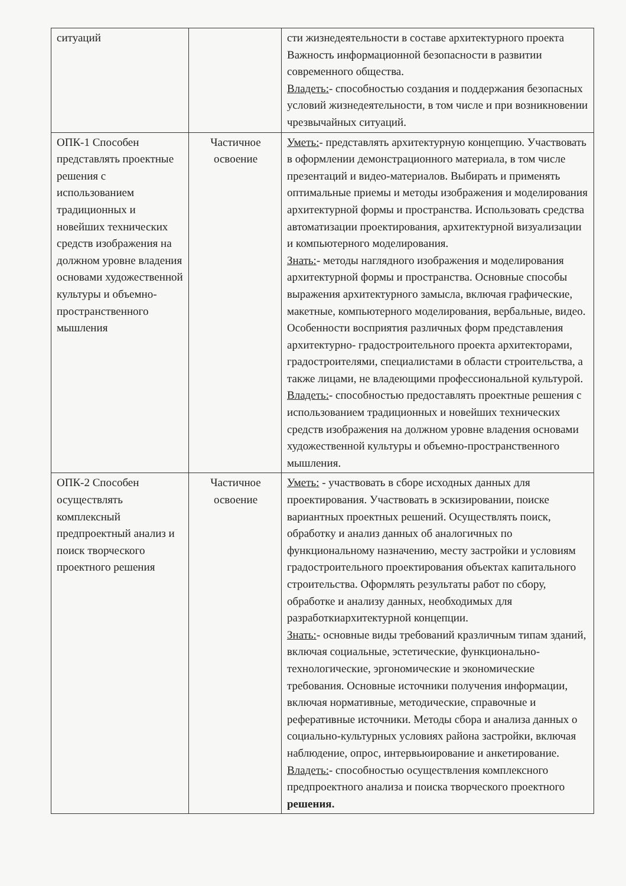| ситуаций | | сти жизнедеятельности в составе архитектурного проекта Важность информационной безопасности в развитии современного общества. Владеть: - способностью создания и поддержания безопасных условий жизнедеятельности, в том числе и при возникновении чрезвычайных ситуаций. |
| ОПК-1 Способен представлять проектные решения с использованием традиционных и новейших технических средств изображения на должном уровне владения основами художественной культуры и объемно-пространственного мышления | Частичное освоение | Уметь: - представлять архитектурную концепцию. Участвовать в оформлении демонстрационного материала, в том числе презентаций и видео-материалов. Выбирать и применять оптимальные приемы и методы изображения и моделирования архитектурной формы и пространства. Использовать средства автоматизации проектирования, архитектурной визуализации и компьютерного моделирования. Знать: - методы наглядного изображения и моделирования архитектурной формы и пространства. Основные способы выражения архитектурного замысла, включая графические, макетные, компьютерного моделирования, вербальные, видео. Особенности восприятия различных форм представления архитектурно- градостроительного проекта архитекторами, градостроителями, специалистами в области строительства, а также лицами, не владеющими профессиональной культурой. Владеть: - способностью предоставлять проектные решения с использованием традиционных и новейших технических средств изображения на должном уровне владения основами художественной культуры и объемно-пространственного мышления. |
| ОПК-2 Способен осуществлять комплексный предпроектный анализ и поиск творческого проектного решения | Частичное освоение | Уметь: - участвовать в сборе исходных данных для проектирования. Участвовать в эскизировании, поиске вариантных проектных решений. Осуществлять поиск, обработку и анализ данных об аналогичных по функциональному назначению, месту застройки и условиям градостроительного проектирования объектах капитального строительства. Оформлять результаты работ по сбору, обработке и анализу данных, необходимых для разработкиархитектурной концепции. Знать: - основные виды требований кразличным типам зданий, включая социальные, эстетические, функционально-технологические, эргономические и экономические требования. Основные источники получения информации, включая нормативные, методические, справочные и реферативные источники. Методы сбора и анализа данных о социально-культурных условиях района застройки, включая наблюдение, опрос, интервьюирование и анкетирование. Владеть: - способностью осуществления комплексного предпроектного анализа и поиска творческого проектного решения. |